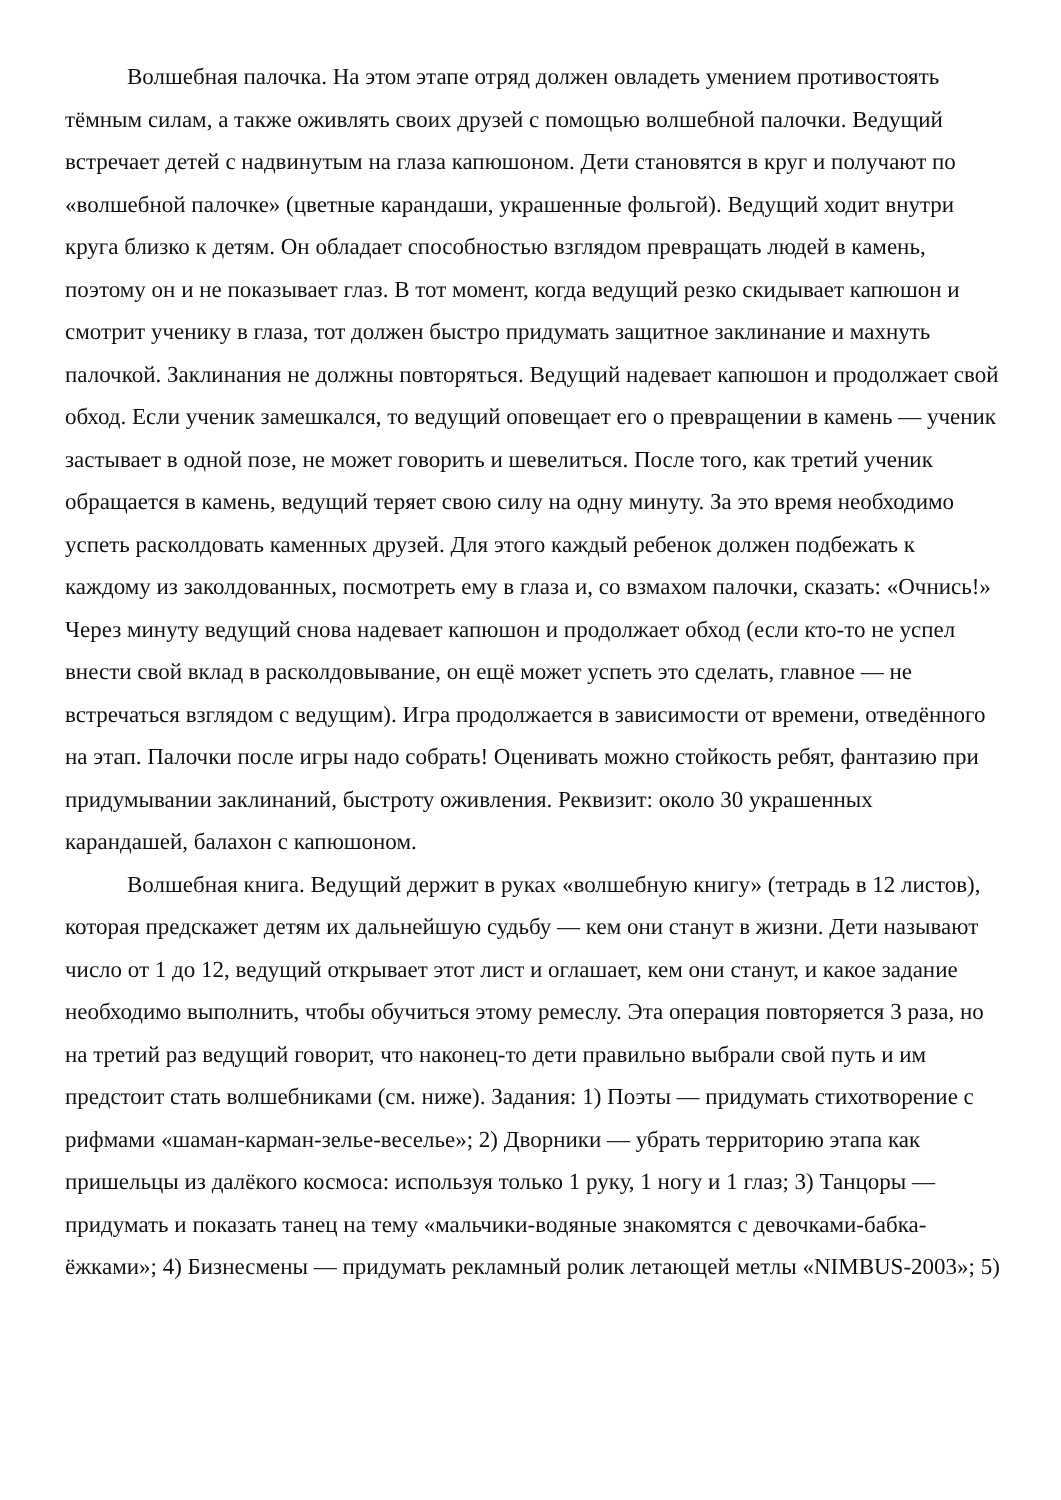Волшебная палочка. На этом этапе отряд должен овладеть умением противостоять тёмным силам, а также оживлять своих друзей с помощью волшебной палочки. Ведущий встречает детей с надвинутым на глаза капюшоном. Дети становятся в круг и получают по «волшебной палочке» (цветные карандаши, украшенные фольгой). Ведущий ходит внутри круга близко к детям. Он обладает способностью взглядом превращать людей в камень, поэтому он и не показывает глаз. В тот момент, когда ведущий резко скидывает капюшон и смотрит ученику в глаза, тот должен быстро придумать защитное заклинание и махнуть палочкой. Заклинания не должны повторяться. Ведущий надевает капюшон и продолжает свой обход. Если ученик замешкался, то ведущий оповещает его о превращении в камень — ученик застывает в одной позе, не может говорить и шевелиться. После того, как третий ученик обращается в камень, ведущий теряет свою силу на одну минуту. За это время необходимо успеть расколдовать каменных друзей. Для этого каждый ребенок должен подбежать к каждому из заколдованных, посмотреть ему в глаза и, со взмахом палочки, сказать: «Очнись!» Через минуту ведущий снова надевает капюшон и продолжает обход (если кто-то не успел внести свой вклад в расколдовывание, он ещё может успеть это сделать, главное — не встречаться взглядом с ведущим). Игра продолжается в зависимости от времени, отведённого на этап. Палочки после игры надо собрать! Оценивать можно стойкость ребят, фантазию при придумывании заклинаний, быстроту оживления. Реквизит: около 30 украшенных карандашей, балахон с капюшоном.
Волшебная книга. Ведущий держит в руках «волшебную книгу» (тетрадь в 12 листов), которая предскажет детям их дальнейшую судьбу — кем они станут в жизни. Дети называют число от 1 до 12, ведущий открывает этот лист и оглашает, кем они станут, и какое задание необходимо выполнить, чтобы обучиться этому ремеслу. Эта операция повторяется 3 раза, но на третий раз ведущий говорит, что наконец-то дети правильно выбрали свой путь и им предстоит стать волшебниками (см. ниже). Задания: 1) Поэты — придумать стихотворение с рифмами «шаман-карман-зелье-веселье»; 2) Дворники — убрать территорию этапа как пришельцы из далёкого космоса: используя только 1 руку, 1 ногу и 1 глаз; 3) Танцоры — придумать и показать танец на тему «мальчики-водяные знакомятся с девочками-бабка-ёжками»; 4) Бизнесмены — придумать рекламный ролик летающей метлы «NIMBUS-2003»; 5)